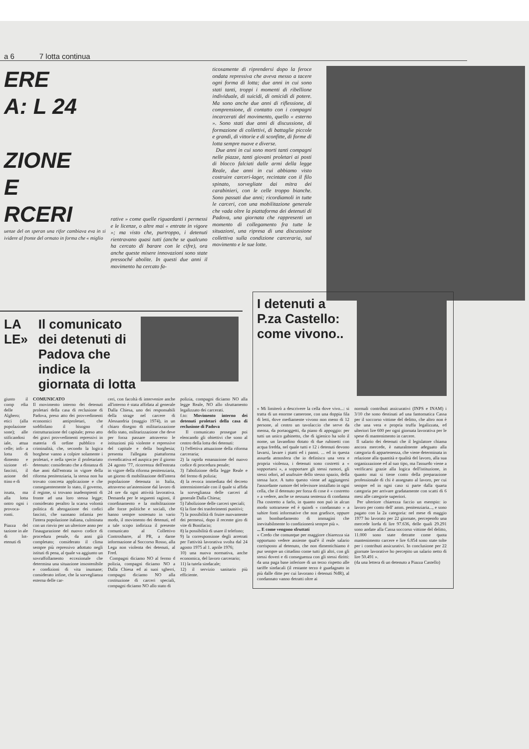a 6 7 lotta continua
ERE
A: L 24
ZIONE
E
RCERI
uenze del on speran una rifor cambiava eva in si ividere al fronte del ormato in forma che « miglio
rative » come quelle riguardanti i permessi e le licenze, o altre mai « entrate in vigore »; ma visto che, purtroppo, i detenuti rientravano quasi tutti (anche se qualcuno ha cercato di barare con le cifre), ora anche queste misere innovazioni sono state pressoché abolite. In questi due anni il movimento ha cercato fa-
ticosamente di riprendersi dopo la feroce ondata repressiva che aveva messo a tacere ogni forma di lotta; due anni in cui sono stati tanti, troppi i momenti di ribellione individuale, di suicidi, di omicidi di potere. Ma sono anche due anni di riflessione, di comprensione, di contatto con i compagni incarcerati del movimento, quello « esterno ». Sono stati due anni di discussione, di formazione di collettivi, di battaglie piccole e grandi, di vittorie e di sconfitte, di forme di lotta sempre nuove e diverse.
Due anni in cui sono morti tanti compagni nelle piazze, tanti giovani proletari ai posti di blocco falciati dalle armi della legge Reale, due anni in cui abbiamo visto costruire carceri-lager, recintate con il filo spinato, sorvegliate dai mitra dei carabinieri, con le celle troppo bianche. Sono passati due anni; ricordiamoli in tutte le carceri, con una mobilitazione generale che vada oltre la piattaforma dei detenuti di Padova, una giornata che rappresenti un momento di collegamento fra tutte le situazioni, una ripresa di una discussione collettiva sulla condizione carceraria, sul movimento e le sue lotte.
LA LE»
Il comunicato dei detenuti di Padova che indice la giornata di lotta
giusto il comp rdia delle Alghero; etici (alla popolazione sone); alle stificandosi iale, attua celle; infi- a lotta di dimento e sizione ef- fascisti, il azione del ttino e di
issata, ma alla lotta ontro ogni i provoca- ronti.
Piazza del tazione in ale di lot- etenuti di
COMUNICATO
Il movimento interno dei detenuti proletari della casa di reclusione di Padova, preso atto dei provvedimenti economici antiproletari, che soddisfano il bisogno d ristrutturazione del capitale; preso atto dei gravi provvedimenti repressivi in materia di ordine pubblico e criminalità, che, secondo la logica borghese vanno a colpire solamente i proletari, e nella specie il proletariato detenuto: considerato che a distanza di due anni dall'entrata in vigore della riforma penitenziaria, la stessa non ha trovato concreta applicazione e che conseguentemente lo stato, il governo, il regime, si trovano inadempienti di fronte ad una loro stessa legge; considerato peraltro la scarsa volontà politica di abrogazione dei codici fascisti, che suonano infamia per l'intera popolazione italiana, culminata con un rinvio per un ulteriore anno per l'inaugurazione del nuovo codice di procedura penale, da anni già completato; considerato il clima sempre più repressivo adottato negli istituti di pena, al quale va aggiunto un sovraffollamento eccezionale che determina una situazione insostenibile e condizioni di vita inumane; considerato infine, che la sorveglianza esterna delle car-
ceri, con facoltà di intervenire anche all'interno è stata affidata al generale Dalla Chiesa, uno dei responsabili della strage nel carcere di Alessandria (maggio 1974), in un chiaro disegno di militarizzazione dello stato, militarizzazione che deve per forza passare attraverso le istituzioni più violente e repressive del capitale e della borghesia; presenta l'allegata piattaforma rivendicativa ed auspica per il giorno 24 agosto '77, ricorrenza dell'entrata in vigore della riforma penitenziaria, un giorno di mobilitazione dell'intera popolazione detenuta in Italia, attraverso un'astensione dal lavoro di 24 ore da ogni attività lavorativa. Demanda per le seguenti ragioni, il coordinamento e la mobilitazione alle forze politiche e sociali, che hanno sempre sostenuto in vario modo, il movimento dei detenuti, ed a tale scopo indirizza il presente comunicato al Collettivo Controsbarre, al PR, a darne informazione al Soccorso Rosso, alla Lega non violenta dei detenuti, al Fred.
Compagni diciamo NO al fermo d polizia, compagni diciamo NO a Dalla Chiesa ed ai suoi sgherri, compagni diciamo NO alla costituzione di carceri speciali, compagni diciamo NO allo stato di
polizia, compagni diciamo NO alla legge Reale, NO allo sfruttamento legalizzato dei carcerati.
f.to: Movimento interno dei detenuti proletari della casa di reclusione di Padova
Il comunicato prosegue poi elencando gli obiettivi che sono al centro della lotta dei detenuti:
1) l'effettiva attuazione della riforma carceraria;
2) la rapida emanazione del nuovo codice di procedura penale;
3) l'abolizione della legge Reale e del fermo di polizia;
4) la revoca immediata del decreto interministeriale con il quale si affida la sorveglianza delle carceri al generale Dalla Chiesa;
5) l'abolizione delle carceri speciali;
6) la fine dei trasferimenti punitivi;
7) la possibilità di fruire nuovamente dei permessi, dopo il recente giro di vite di Bonifacio;
8) la possibilità di usare il telefono;
9) la corresponsione degli arretrati per l'attività lavorativa svolta dal 24 agosto 1975 al 1. aprile 1976;
10) una nuova normativa, anche economica, del lavoro carcerario;
11) la tutela sindacale;
12) il servizio sanitario più efficiente.
I detenuti a P.za Castello: come vivono..
« Mi limiterò a descrivere la cella dove vivo...: si tratta di un enorme camerone, con una doppia fila di letti, dove mediamente vivono non meno di 12 persone, al centro un tavolaccio che serve da mensa, da portaoggetti, da piano di appoggio: per tutti un unico gabinetto, che di igienico ha solo il nome, un lavandino dotato di due rubinetti con acqua fredda, nel quale tutti e 12 i detenuti devono lavarsi, lavare i piatti ed i panni. ... ed in questa assurda atmosfera che io definisco una vera e propria violenza, i detenuti sono costretti a « sopportarsi », a sopportare gli stessi rumori, gli stessi odori, ad usufruire dello stesso spazio, della stessa luce. A tutto questo viene ad aggiungersi l'assordante rumore del televisore installato in ogni cella, che il detenuto per forza di cose è « costretto » a vedere, anche se nessuna sentenza di condanna l'ha costretto a farlo, in quanto non può in alcun modo sottrarsene ed è quindi « condannato » a subire fonti informative che non gradisce, oppure un bombardamento di immagini che inevitabilmente lo condizionerà sempre più ».
... E come vengono sfruttati
« Credo che comunque per maggiore chiarezza sia opportuno vedere assieme qual'è il reale salario corrisposto al detenuto, che non dimentichiamo è pur sempre un cittadino come tutti gli altri, con gli stessi doveri e di conseguenza con gli stessi diritti: da una paga base inferiore di un terzo rispetto alle tariffe sindacali (il restante terzo è guadagnato in più dalle ditte per cui lavorano i detenuti NdR), al condannato vanno detratti oltre ai
normali contributi assicurativi (INPS e INAM) i 3/10 che sono destinati ad una fantomatica Cassa per il soccorso vittime del delitto, che altro non è che una vera e propria truffa legalizzata, ed ulteriori lire 600 per ogni giornata lavorativa per le spese di mantenimento in carcere.
Il salario dei detenuti che il legislatore chiama ancora mercede, è naturalmente adeguato alla categoria di appartenenza, che viene determinata in relazione alla quantità e qualità del lavoro, alla sua organizzazione ed al suo tipo, ma l'assurdo viene a verificarsi grazie alla logica dell'istituzione, in quanto mai si tiene conto della preparazione professionale di chi è assegnato al lavoro, per cui sempre ed in ogni caso si parte dalla quarta categoria per arrivare gradatamente con scatti di 6 mesi alle categorie superiori.
Per ulteriore chiarezza faccio un esempio: io lavoro per conto dell' amm. penitenziaria..., e sono pagato con la 2a categoria: nel mese di maggio 1977 ho lavorato per 22 giornate, percependo una mercede lorda di lire 97.636, delle quali 29.291 sono andate alla Cassa soccorso vittime del delitto, 11.000 sono state detratte come quota mantenimento carcere e lire 6.854 sono state tolte per i contributi assicurativi. In conclusione per 22 giornate lavorative ho percepito un salario netto di lire 50.491 ».
(da una lettera di un detenuto a Piazza Castello)